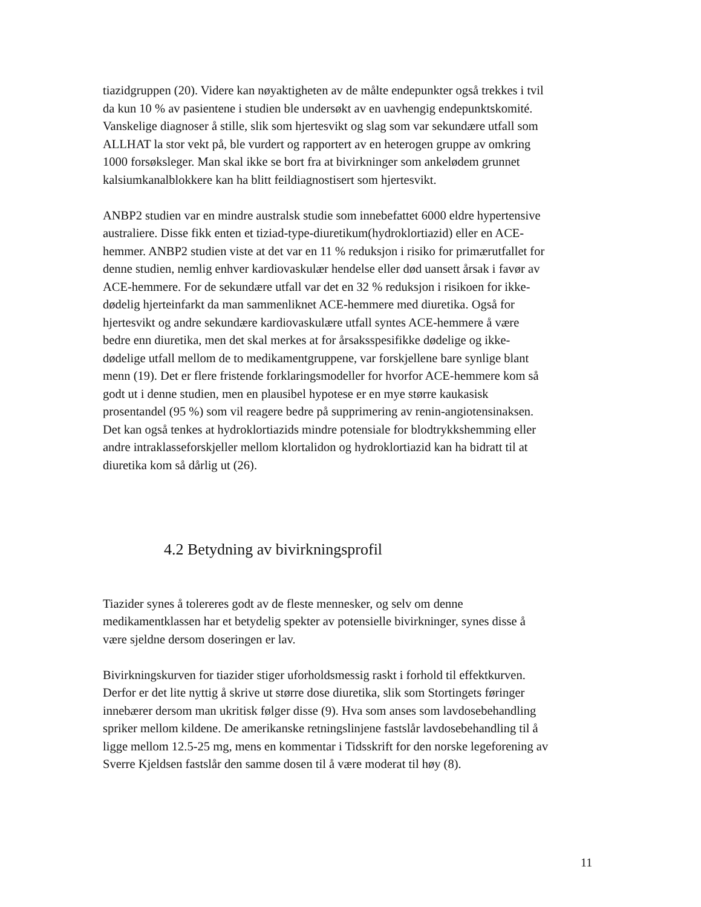tiazidgruppen (20). Videre kan nøyaktigheten av de målte endepunkter også trekkes i tvil
da kun 10 % av pasientene i studien ble undersøkt av en uavhengig endepunktskomité.
Vanskelige diagnoser å stille, slik som hjertesvikt og slag som var sekundære utfall som
ALLHAT la stor vekt på, ble vurdert og rapportert av en heterogen gruppe av omkring
1000 forsøksleger. Man skal ikke se bort fra at bivirkninger som ankelødem grunnet
kalsiumkanalblokkere kan ha blitt feildiagnostisert som hjertesvikt.
ANBP2 studien var en mindre australsk studie som innebefattet 6000 eldre hypertensive
australiere. Disse fikk enten et tiziad-type-diuretikum(hydroklortiazid) eller en ACE-
hemmer. ANBP2 studien viste at det var en 11 % reduksjon i risiko for primærutfallet for
denne studien, nemlig enhver kardiovaskulær hendelse eller død uansett årsak i favør av
ACE-hemmere. For de sekundære utfall var det en 32 % reduksjon i risikoen for ikke-
dødelig hjerteinfarkt da man sammenliknet ACE-hemmere med diuretika. Også for
hjertesvikt og andre sekundære kardiovaskulære utfall syntes ACE-hemmere å være
bedre enn diuretika, men det skal merkes at for årsaksspesifikke dødelige og ikke-
dødelige utfall mellom de to medikamentgruppene, var forskjellene bare synlige blant
menn (19). Det er flere fristende forklaringsmodeller for hvorfor ACE-hemmere kom så
godt ut i denne studien, men en plausibel hypotese er en mye større kaukasisk
prosentandel (95 %) som vil reagere bedre på supprimering av renin-angiotensinaksen.
Det kan også tenkes at hydroklortiazids mindre potensiale for blodtrykkshemming eller
andre intraklasseforskjeller mellom klortalidon og hydroklortiazid kan ha bidratt til at
diuretika kom så dårlig ut (26).
4.2 Betydning av bivirkningsprofil
Tiazider synes å tolereres godt av de fleste mennesker, og selv om denne
medikamentklassen har et betydelig spekter av potensielle bivirkninger, synes disse å
være sjeldne dersom doseringen er lav.
Bivirkningskurven for tiazider stiger uforholdsmessig raskt i forhold til effektkurven.
Derfor er det lite nyttig å skrive ut større dose diuretika, slik som Stortingets føringer
innebærer dersom man ukritisk følger disse (9). Hva som anses som lavdosebehandling
spriker mellom kildene. De amerikanske retningslinjene fastslår lavdosebehandling til å
ligge mellom 12.5-25 mg, mens en kommentar i Tidsskrift for den norske legeforening av
Sverre Kjeldsen fastslår den samme dosen til å være moderat til høy (8).
11